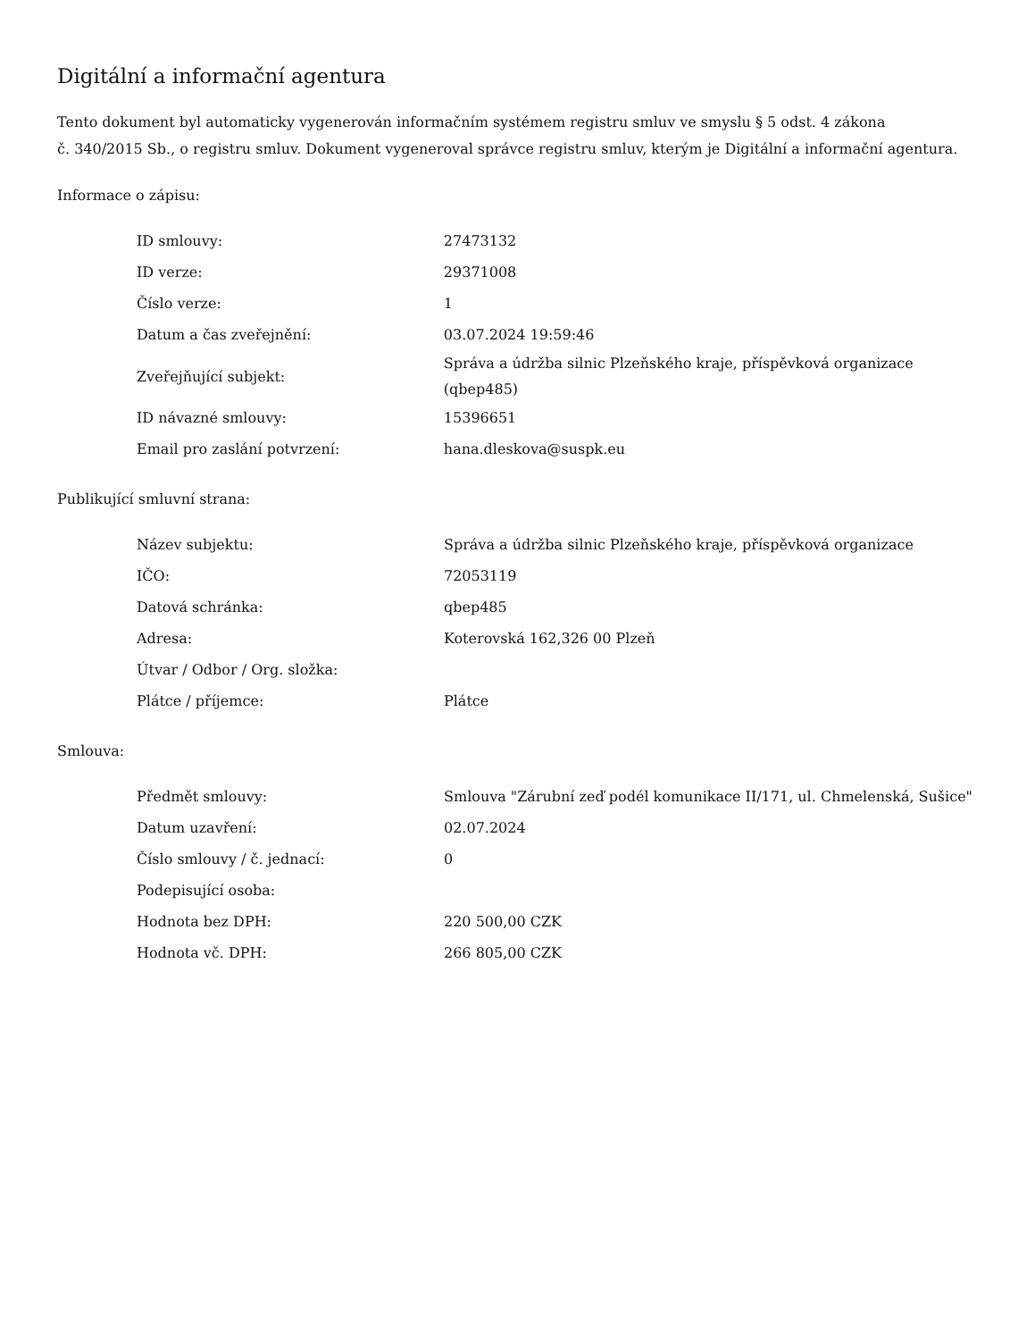Digitální a informační agentura
Tento dokument byl automaticky vygenerován informačním systémem registru smluv ve smyslu § 5 odst. 4 zákona
č. 340/2015 Sb., o registru smluv. Dokument vygeneroval správce registru smluv, kterým je Digitální a informační agentura.
Informace o zápisu:
| ID smlouvy: | 27473132 |
| ID verze: | 29371008 |
| Číslo verze: | 1 |
| Datum a čas zveřejnění: | 03.07.2024 19:59:46 |
| Zveřejňující subjekt: | Správa a údržba silnic Plzeňského kraje, příspěvková organizace (qbep485) |
| ID návazné smlouvy: | 15396651 |
| Email pro zaslání potvrzení: | hana.dleskova@suspk.eu |
Publikující smluvní strana:
| Název subjektu: | Správa a údržba silnic Plzeňského kraje, příspěvková organizace |
| IČO: | 72053119 |
| Datová schránka: | qbep485 |
| Adresa: | Koterovská 162,326 00 Plzeň |
| Útvar / Odbor / Org. složka: | |
| Plátce / příjemce: | Plátce |
Smlouva:
| Předmět smlouvy: | Smlouva "Zárubní zeď podél komunikace II/171, ul. Chmelenská, Sušice" |
| Datum uzavření: | 02.07.2024 |
| Číslo smlouvy / č. jednací: | 0 |
| Podepisující osoba: | |
| Hodnota bez DPH: | 220 500,00 CZK |
| Hodnota vč. DPH: | 266 805,00 CZK |